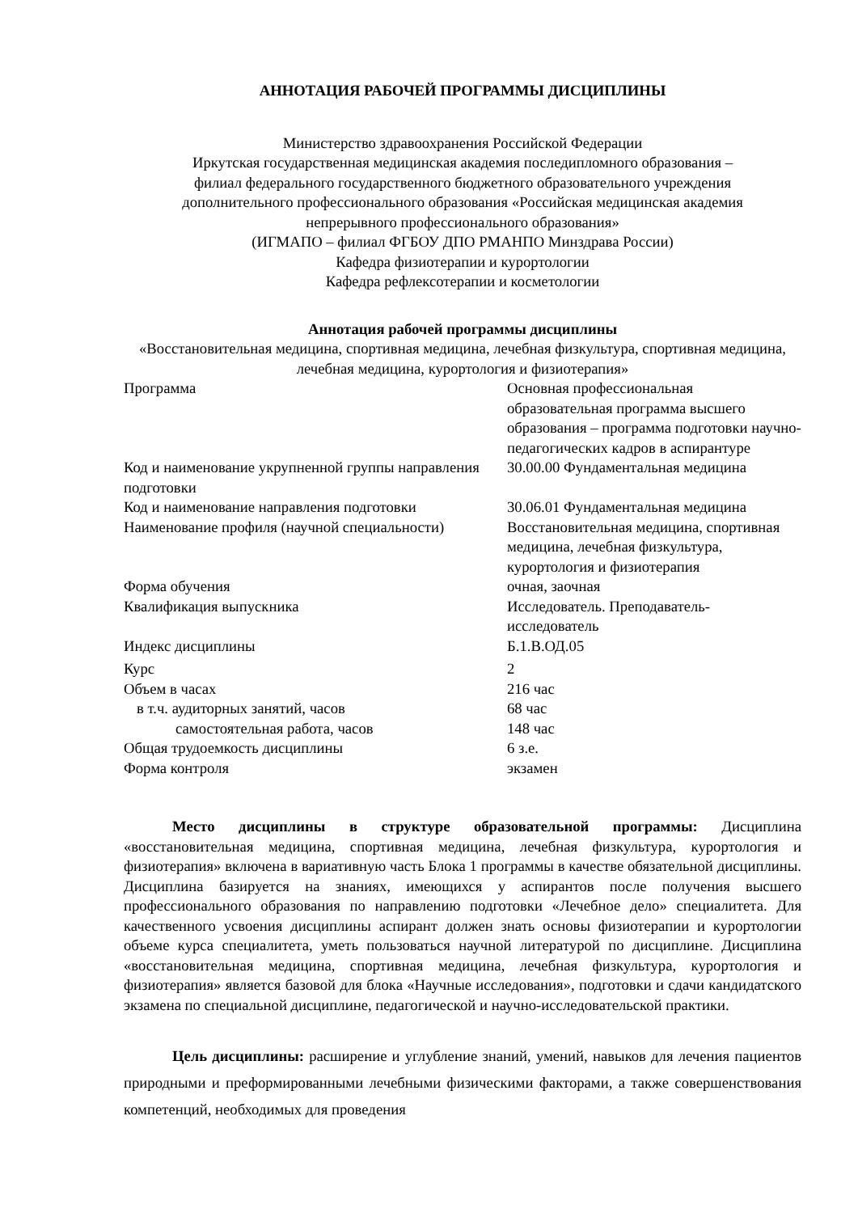АННОТАЦИЯ РАБОЧЕЙ ПРОГРАММЫ ДИСЦИПЛИНЫ
Министерство здравоохранения Российской Федерации
Иркутская государственная медицинская академия последипломного образования –
филиал федерального государственного бюджетного образовательного учреждения
дополнительного профессионального образования «Российская медицинская академия
непрерывного профессионального образования»
(ИГМАПО – филиал ФГБОУ ДПО РМАНПО Минздрава России)
Кафедра физиотерапии и курортологии
Кафедра рефлексотерапии и косметологии
Аннотация рабочей программы дисциплины
«Восстановительная медицина, спортивная медицина, лечебная физкультура, спортивная медицина, лечебная медицина, курортология и физиотерапия»
| Программа | Основная профессиональная образовательная программа высшего образования – программа подготовки научно-педагогических кадров в аспирантуре |
| Код и наименование укрупненной группы направления подготовки | 30.00.00 Фундаментальная медицина |
| Код и наименование направления подготовки | 30.06.01 Фундаментальная медицина |
| Наименование профиля (научной специальности) | Восстановительная медицина, спортивная медицина, лечебная физкультура, курортология и физиотерапия |
| Форма обучения | очная, заочная |
| Квалификация выпускника | Исследователь. Преподаватель-исследователь |
| Индекс дисциплины | Б.1.В.ОД.05 |
| Курс | 2 |
| Объем в часах | 216 час |
| в т.ч. аудиторных занятий, часов | 68 час |
| самостоятельная работа, часов | 148 час |
| Общая трудоемкость дисциплины | 6 з.е. |
| Форма контроля | экзамен |
Место дисциплины в структуре образовательной программы: Дисциплина «восстановительная медицина, спортивная медицина, лечебная физкультура, курортология и физиотерапия» включена в вариативную часть Блока 1 программы в качестве обязательной дисциплины. Дисциплина базируется на знаниях, имеющихся у аспирантов после получения высшего профессионального образования по направлению подготовки «Лечебное дело» специалитета. Для качественного усвоения дисциплины аспирант должен знать основы физиотерапии и курортологии объеме курса специалитета, уметь пользоваться научной литературой по дисциплине. Дисциплина «восстановительная медицина, спортивная медицина, лечебная физкультура, курортология и физиотерапия» является базовой для блока «Научные исследования», подготовки и сдачи кандидатского экзамена по специальной дисциплине, педагогической и научно-исследовательской практики.
Цель дисциплины: расширение и углубление знаний, умений, навыков для лечения пациентов природными и преформированными лечебными физическими факторами, а также совершенствования компетенций, необходимых для проведения